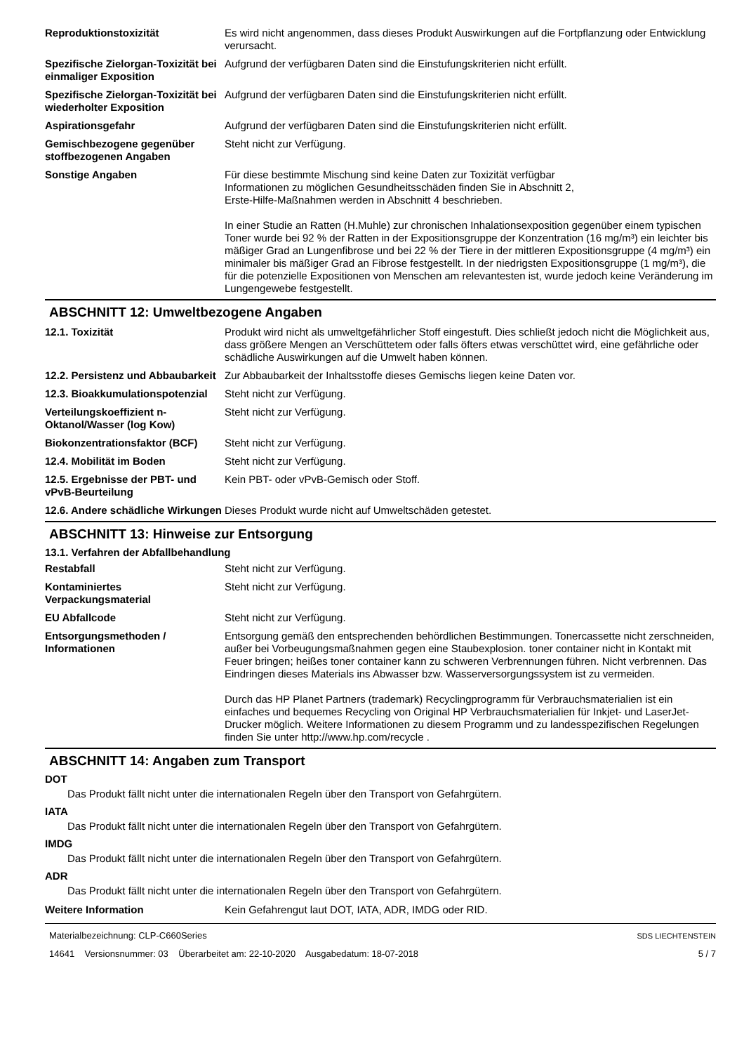| Reproduktionstoxizität | Es wird nicht angenommen, dass dieses Produkt Auswirkungen auf die Fortpflanzung oder Entwicklung verursacht. |
| Spezifische Zielorgan-Toxizität bei einmaliger Exposition | Aufgrund der verfügbaren Daten sind die Einstufungskriterien nicht erfüllt. |
| Spezifische Zielorgan-Toxizität bei wiederholter Exposition | Aufgrund der verfügbaren Daten sind die Einstufungskriterien nicht erfüllt. |
| Aspirationsgefahr | Aufgrund der verfügbaren Daten sind die Einstufungskriterien nicht erfüllt. |
| Gemischbezogene gegenüber stoffbezogenen Angaben | Steht nicht zur Verfügung. |
| Sonstige Angaben | Für diese bestimmte Mischung sind keine Daten zur Toxizität verfügbar Informationen zu möglichen Gesundheitsschäden finden Sie in Abschnitt 2, Erste-Hilfe-Maßnahmen werden in Abschnitt 4 beschrieben. In einer Studie an Ratten (H.Muhle) zur chronischen Inhalationsexposition gegenüber einem typischen Toner wurde bei 92 % der Ratten in der Expositionsgruppe der Konzentration (16 mg/m³) ein leichter bis mäßiger Grad an Lungenfibrose und bei 22 % der Tiere in der mittleren Expositionsgruppe (4 mg/m³) ein minimaler bis mäßiger Grad an Fibrose festgestellt. In der niedrigsten Expositionsgruppe (1 mg/m³), die für die potenzielle Expositionen von Menschen am relevantesten ist, wurde jedoch keine Veränderung im Lungengewebe festgestellt. |
ABSCHNITT 12: Umweltbezogene Angaben
| 12.1. Toxizität | Produkt wird nicht als umweltgefährlicher Stoff eingestuft. Dies schließt jedoch nicht die Möglichkeit aus, dass größere Mengen an Verschüttetem oder falls öfters etwas verschüttet wird, eine gefährliche oder schädliche Auswirkungen auf die Umwelt haben können. |
| 12.2. Persistenz und Abbaubarkeit | Zur Abbaubarkeit der Inhaltsstoffe dieses Gemischs liegen keine Daten vor. |
| 12.3. Bioakkumulationspotenzial | Steht nicht zur Verfügung. |
| Verteilungskoeffizient n-Oktanol/Wasser (log Kow) | Steht nicht zur Verfügung. |
| Biokonzentrationsfaktor (BCF) | Steht nicht zur Verfügung. |
| 12.4. Mobilität im Boden | Steht nicht zur Verfügung. |
| 12.5. Ergebnisse der PBT- und vPvB-Beurteilung | Kein PBT- oder vPvB-Gemisch oder Stoff. |
| 12.6. Andere schädliche Wirkungen | Dieses Produkt wurde nicht auf Umweltschäden getestet. |
ABSCHNITT 13: Hinweise zur Entsorgung
13.1. Verfahren der Abfallbehandlung
| Restabfall | Steht nicht zur Verfügung. |
| Kontaminiertes Verpackungsmaterial | Steht nicht zur Verfügung. |
| EU Abfallcode | Steht nicht zur Verfügung. |
| Entsorgungsmethoden / Informationen | Entsorgung gemäß den entsprechenden behördlichen Bestimmungen. Tonercassette nicht zerschneiden, außer bei Vorbeugungsmaßnahmen gegen eine Staubexplosion. toner container nicht in Kontakt mit Feuer bringen; heißes toner container kann zu schweren Verbrennungen führen. Nicht verbrennen. Das Eindringen dieses Materials ins Abwasser bzw. Wasserversorgungssystem ist zu vermeiden. Durch das HP Planet Partners (trademark) Recyclingprogramm für Verbrauchsmaterialien ist ein einfaches und bequemes Recycling von Original HP Verbrauchsmaterialien für Inkjet- und LaserJet-Drucker möglich. Weitere Informationen zu diesem Programm und zu landesspezifischen Regelungen finden Sie unter http://www.hp.com/recycle . |
ABSCHNITT 14: Angaben zum Transport
DOT
Das Produkt fällt nicht unter die internationalen Regeln über den Transport von Gefahrgütern.
IATA
Das Produkt fällt nicht unter die internationalen Regeln über den Transport von Gefahrgütern.
IMDG
Das Produkt fällt nicht unter die internationalen Regeln über den Transport von Gefahrgütern.
ADR
Das Produkt fällt nicht unter die internationalen Regeln über den Transport von Gefahrgütern.
| Weitere Information | Kein Gefahrengut laut DOT, IATA, ADR, IMDG oder RID. |
Materialbezeichnung: CLP-C660Series
14641 Versionsnummer: 03 Überarbeitet am: 22-10-2020 Ausgabedatum: 18-07-2018
SDS LIECHTENSTEIN
5 / 7